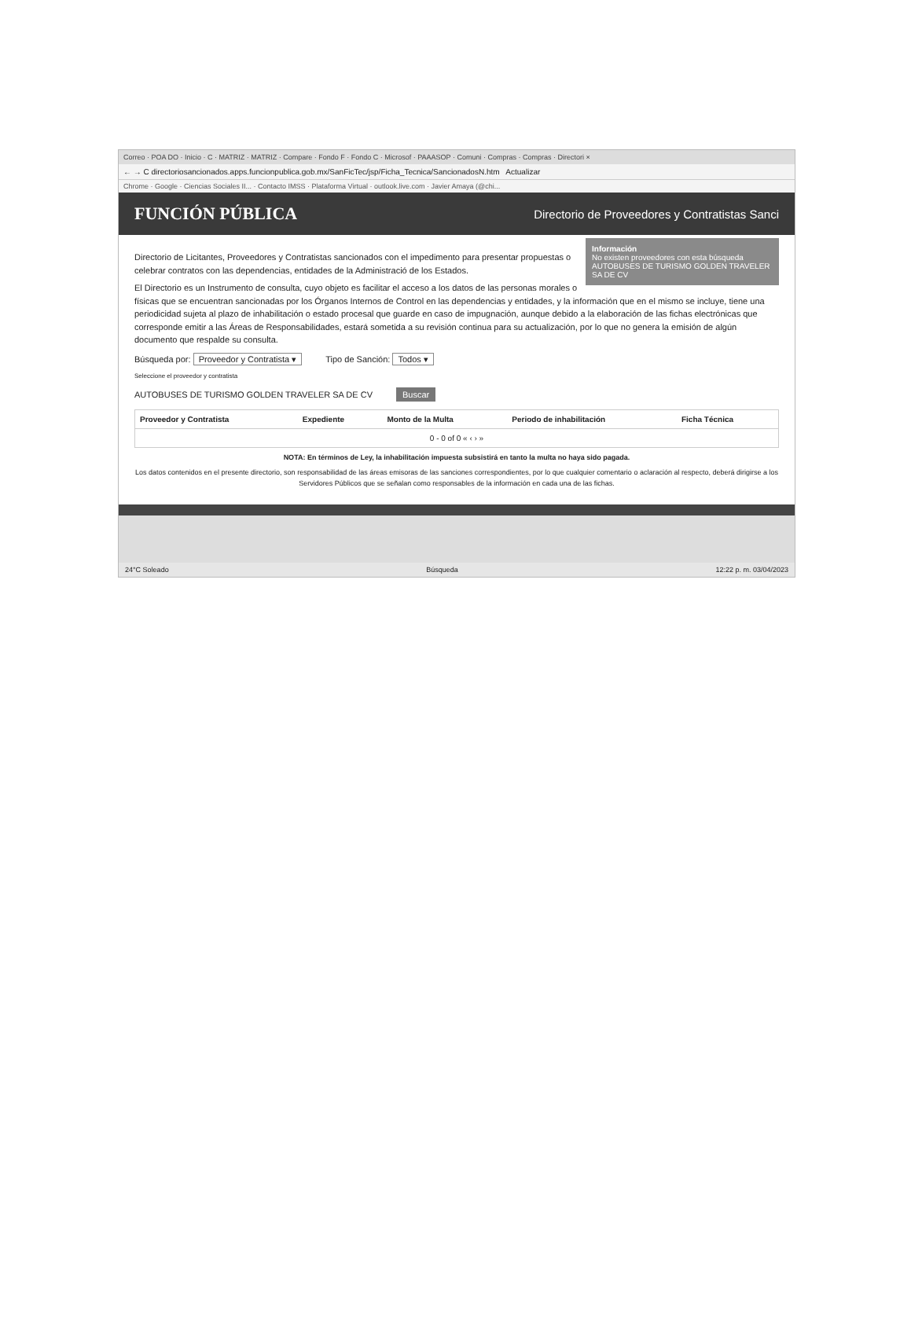Correo · POA DO · Inicio · C · MATRIZ · MATRIZ · Compare · Fondo F · Fondo C · Microsof · PAAASOP · Comuni · Compras · Compras · Directori ×
← → C directoriosancionados.apps.funcionpublica.gob.mx/SanFicTec/jsp/Ficha_Tecnica/SancionadosN.htm Actualizar
Chrome · Google · Ciencias Sociales II... · Contacto IMSS · Plataforma Virtual · outlook.live.com · Javier Amaya (@chi...
FUNCIÓN PÚBLICA Directorio de Proveedores y Contratistas Sanci
Información
No existen proveedores con esta búsqueda AUTOBUSES DE TURISMO GOLDEN TRAVELER SA DE CV
Directorio de Licitantes, Proveedores y Contratistas sancionados con el impedimento para presentar propuestas o celebrar contratos con las dependencias, entidades de la Administració de los Estados.
El Directorio es un Instrumento de consulta, cuyo objeto es facilitar el acceso a los datos de las personas morales o físicas que se encuentran sancionadas por los Órganos Internos de Control en las dependencias y entidades, y la información que en el mismo se incluye, tiene una periodicidad sujeta al plazo de inhabilitación o estado procesal que guarde en caso de impugnación, aunque debido a la elaboración de las fichas electrónicas que corresponde emitir a las Áreas de Responsabilidades, estará sometida a su revisión continua para su actualización, por lo que no genera la emisión de algún documento que respalde su consulta.
Búsqueda por: Proveedor y Contratista ▾ Tipo de Sanción: Todos ▾
Seleccione el proveedor y contratista
AUTOBUSES DE TURISMO GOLDEN TRAVELER SA DE CV Buscar
| Proveedor y Contratista | Expediente | Monto de la Multa | Periodo de inhabilitación | Ficha Técnica |
| --- | --- | --- | --- | --- |
| 0 - 0 of 0 « ‹ › » | | | | |
NOTA: En términos de Ley, la inhabilitación impuesta subsistirá en tanto la multa no haya sido pagada.
Los datos contenidos en el presente directorio, son responsabilidad de las áreas emisoras de las sanciones correspondientes, por lo que cualquier comentario o aclaración al respecto, deberá dirigirse a los Servidores Públicos que se señalan como responsables de la información en cada una de las fichas.
24°C Soleado Búsqueda 12:22 p. m. 03/04/2023